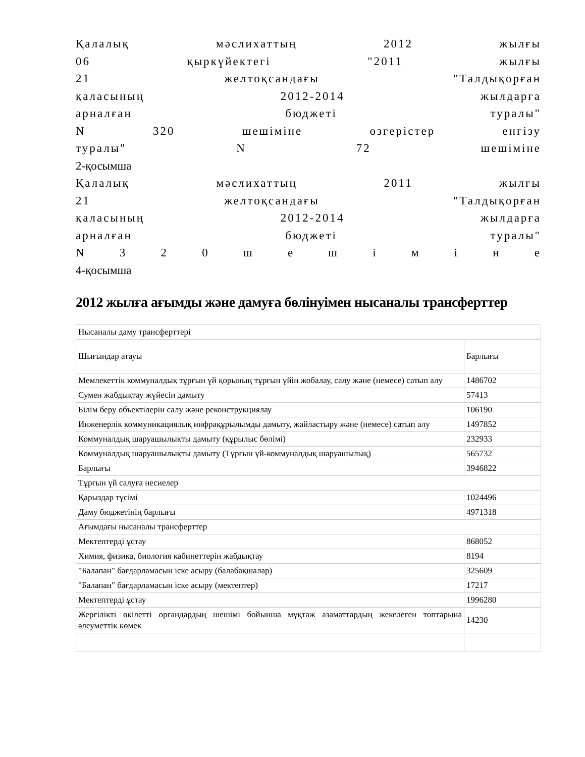Қалалық мәслихаттың 2012 жылғы
06 қыркүйектегі "2011 жылғы
21 желтоқсандағы "Талдықорған
қаласының 2012-2014 жылдарға
арналған бюджеті туралы"
N 320 шешіміне өзгерістер енгізу
туралы" N 72 шешіміне
2-қосымша
Қалалық мәслихаттың 2011 жылғы
21 желтоқсандағы "Талдықорған
қаласының 2012-2014 жылдарға
арналған бюджеті туралы"
N 3 2 0 ш е ш і м і н е
4-қосымша
2012 жылға ағымды және дамуға бөлінуімен нысаналы трансферттер
| Нысаналы даму трансферттері | |
| Шығындар атауы | Барлығы |
| Мемлекеттік коммуналдық тұрғын үй қорының тұрғын үйін жобалау, салу және (немесе) сатып алу | 1486702 |
| Сумен жабдықтау жүйесін дамыту | 57413 |
| Білім беру объектілерін салу және реконструкциялау | 106190 |
| Инженерлік коммуникациялық инфрақұрылымды дамыту, жайластыру және (немесе) сатып алу | 1497852 |
| Коммуналдық шаруашылықты дамыту (құрылыс бөлімі) | 232933 |
| Коммуналдық шаруашылықты дамыту (Тұрғын үй-коммуналдық шаруашылық) | 565732 |
| Барлығы | 3946822 |
| Тұрғын үй салуға несиелер | |
| Қарыздар түсімі | 1024496 |
| Даму бюджетінің барлығы | 4971318 |
| Ағымдағы нысаналы трансферттер | |
| Мектептерді ұстау | 868052 |
| Химия, физика, биология кабинеттерін жабдықтау | 8194 |
| "Балапан" бағдарламасын іске асыру (балабақшалар) | 325609 |
| "Балапан" бағдарламасын іске асыру (мектептер) | 17217 |
| Мектептерді ұстау | 1996280 |
| Жергілікті өкілетті органдардың шешімі бойынша мұқтаж азаматтардың жекелеген топтарына әлеуметтік көмек | 14230 |